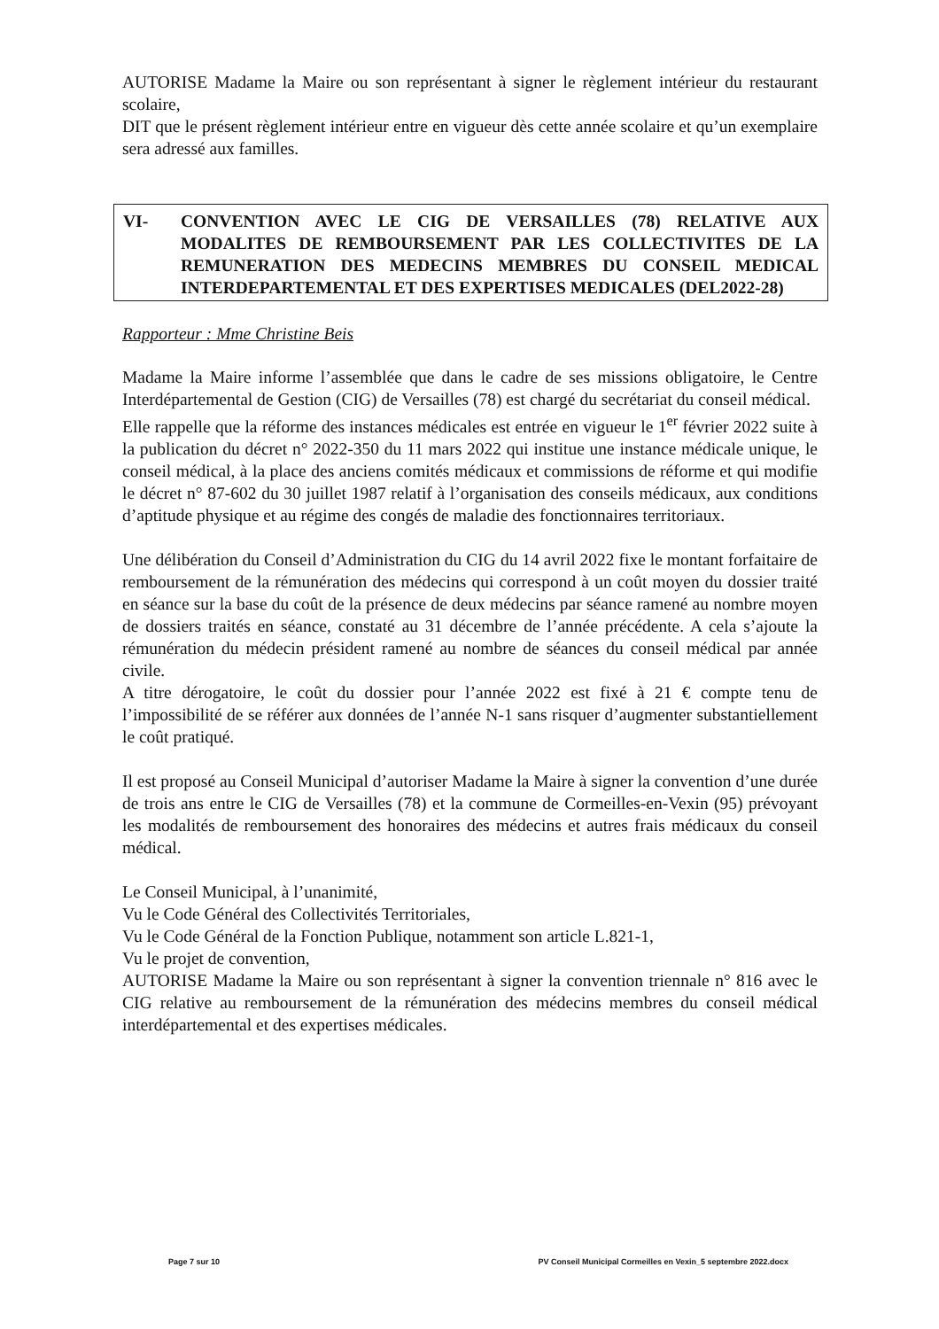AUTORISE Madame la Maire ou son représentant à signer le règlement intérieur du restaurant scolaire,
DIT que le présent règlement intérieur entre en vigueur dès cette année scolaire et qu’un exemplaire sera adressé aux familles.
VI- CONVENTION AVEC LE CIG DE VERSAILLES (78) RELATIVE AUX MODALITES DE REMBOURSEMENT PAR LES COLLECTIVITES DE LA REMUNERATION DES MEDECINS MEMBRES DU CONSEIL MEDICAL INTERDEPARTEMENTAL ET DES EXPERTISES MEDICALES (DEL2022-28)
Rapporteur : Mme Christine Beis
Madame la Maire informe l’assemblée que dans le cadre de ses missions obligatoire, le Centre Interdépartemental de Gestion (CIG) de Versailles (78) est chargé du secrétariat du conseil médical.
Elle rappelle que la réforme des instances médicales est entrée en vigueur le 1<sup>er</sup> février 2022 suite à la publication du décret n° 2022-350 du 11 mars 2022 qui institue une instance médicale unique, le conseil médical, à la place des anciens comités médicaux et commissions de réforme et qui modifie le décret n° 87-602 du 30 juillet 1987 relatif à l’organisation des conseils médicaux, aux conditions d’aptitude physique et au régime des congés de maladie des fonctionnaires territoriaux.
Une délibération du Conseil d’Administration du CIG du 14 avril 2022 fixe le montant forfaitaire de remboursement de la rémunération des médecins qui correspond à un coût moyen du dossier traité en séance sur la base du coût de la présence de deux médecins par séance ramené au nombre moyen de dossiers traités en séance, constaté au 31 décembre de l’année précédente. A cela s’ajoute la rémunération du médecin président ramené au nombre de séances du conseil médical par année civile.
A titre dérogatoire, le coût du dossier pour l’année 2022 est fixé à 21 € compte tenu de l’impossibilité de se référer aux données de l’année N-1 sans risquer d’augmenter substantiellement le coût pratiqué.
Il est proposé au Conseil Municipal d’autoriser Madame la Maire à signer la convention d’une durée de trois ans entre le CIG de Versailles (78) et la commune de Cormeilles-en-Vexin (95) prévoyant les modalités de remboursement des honoraires des médecins et autres frais médicaux du conseil médical.
Le Conseil Municipal, à l’unanimité,
Vu le Code Général des Collectivités Territoriales,
Vu le Code Général de la Fonction Publique, notamment son article L.821-1,
Vu le projet de convention,
AUTORISE Madame la Maire ou son représentant à signer la convention triennale n° 816 avec le CIG relative au remboursement de la rémunération des médecins membres du conseil médical interdépartemental et des expertises médicales.
Page 7 sur 10 PV Conseil Municipal Cormeilles en Vexin_5 septembre 2022.docx